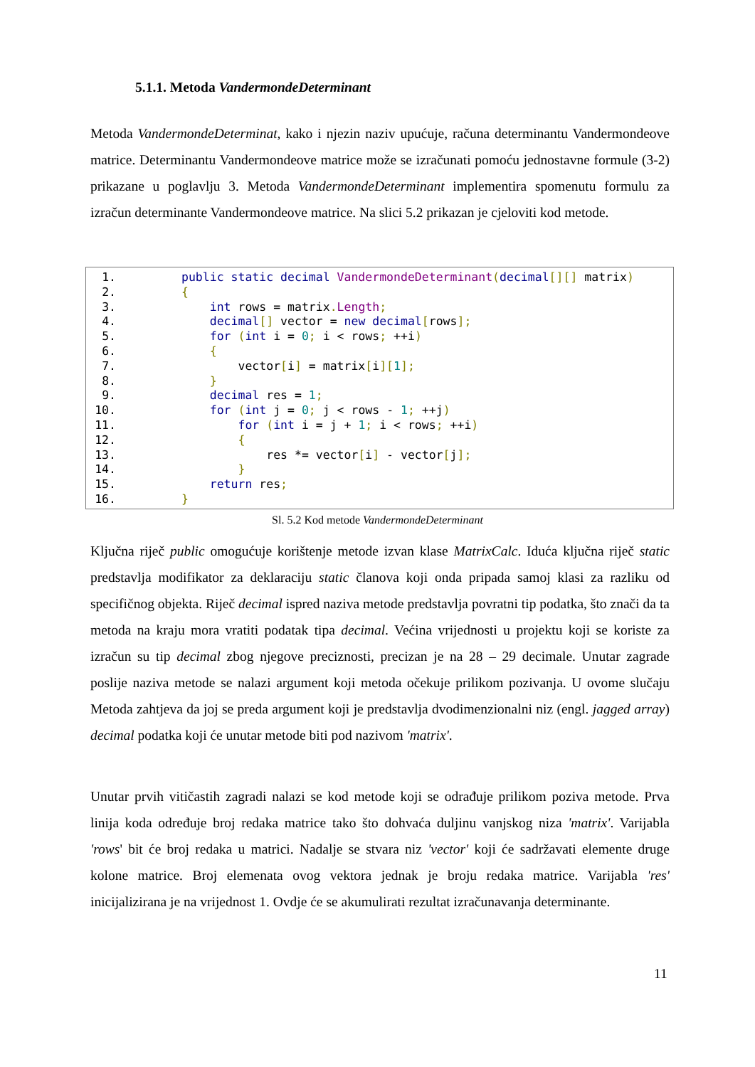5.1.1. Metoda VandermondeDeterminant
Metoda VandermondeDeterminat, kako i njezin naziv upućuje, računa determinantu Vandermondeove matrice. Determinantu Vandermondeove matrice može se izračunati pomoću jednostavne formule (3-2) prikazane u poglavlju 3. Metoda VandermondeDeterminant implementira spomenutu formulu za izračun determinante Vandermondeove matrice. Na slici 5.2 prikazan je cjeloviti kod metode.
1. public static decimal VandermondeDeterminant(decimal[][] matrix)
2. {
3. int rows = matrix. Length;
4. decimal[] vector = new decimal[rows];
5. for (int i = 0; i < rows; ++i)
6. {
7. vector[i] = matrix[i][1];
8. }
9. decimal res = 1;
10. for (int j = 0; j < rows - 1; ++j)
11. for (int i = j + 1; i < rows; ++i)
12. {
13. res *= vector[i] - vector[j];
14. }
15. return res;
16. }
Sl. 5.2 Kod metode VandermondeDeterminant
Ključna riječ public omogućuje korištenje metode izvan klase MatrixCalc. Iduća ključna riječ static predstavlja modifikator za deklaraciju static članova koji onda pripada samoj klasi za razliku od specifičnog objekta. Riječ decimal ispred naziva metode predstavlja povratni tip podatka, što znači da ta metoda na kraju mora vratiti podatak tipa decimal. Većina vrijednosti u projektu koji se koriste za izračun su tip decimal zbog njegove preciznosti, precizan je na 28 – 29 decimale. Unutar zagrade poslije naziva metode se nalazi argument koji metoda očekuje prilikom pozivanja. U ovome slučaju Metoda zahtjeva da joj se preda argument koji je predstavlja dvodimenzionalni niz (engl. jagged array) decimal podatka koji će unutar metode biti pod nazivom 'matrix'.
Unutar prvih vitičastih zagradi nalazi se kod metode koji se odrađuje prilikom poziva metode. Prva linija koda određuje broj redaka matrice tako što dohvaća duljinu vanjskog niza 'matrix'. Varijabla 'rows' bit će broj redaka u matrici. Nadalje se stvara niz 'vector' koji će sadržavati elemente druge kolone matrice. Broj elemenata ovog vektora jednak je broju redaka matrice. Varijabla 'res' inicijalizirana je na vrijednost 1. Ovdje će se akumulirati rezultat izračunavanja determinante.
11